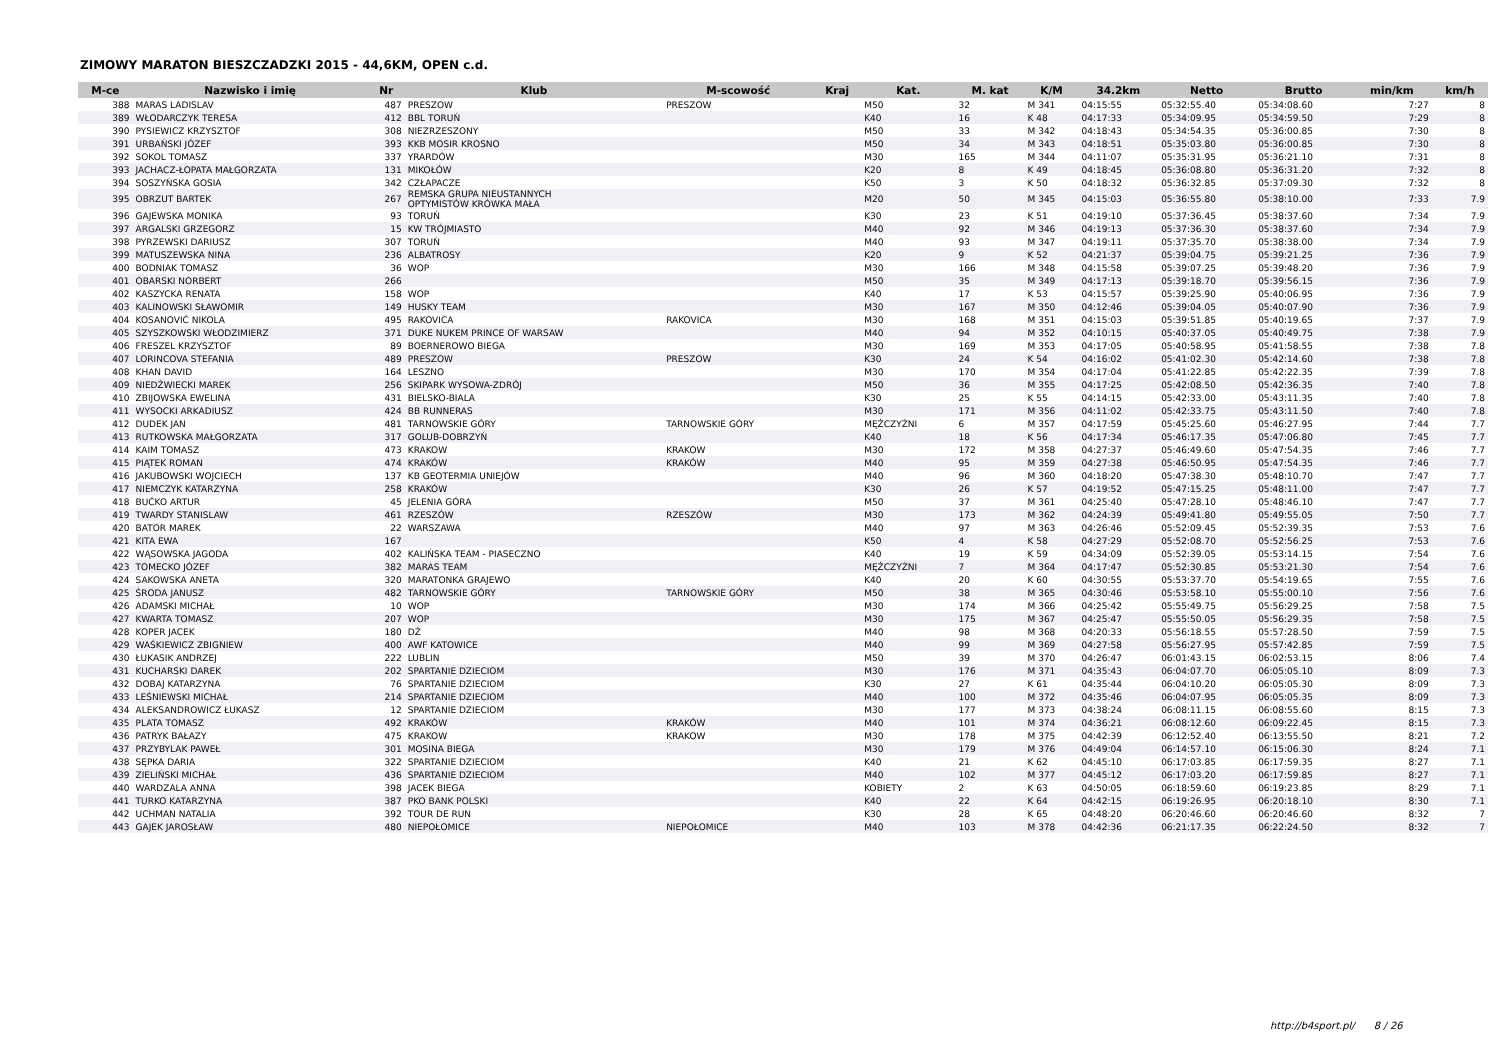ZIMOWY MARATON BIESZCZADZKI 2015 - 44,6KM, OPEN c.d.
| M-ce | Nazwisko i imię | Nr | Klub | M-scowość | Kraj | Kat. | M. kat | K/M | 34.2km | Netto | Brutto | min/km | km/h |
| --- | --- | --- | --- | --- | --- | --- | --- | --- | --- | --- | --- | --- | --- |
| 388 | MARAS LADISLAV | 487 | PRESZOW | PRESZOW | | M50 | 32 | M 341 | 04:15:55 | 05:32:55.40 | 05:34:08.60 | 7:27 | 8 |
| 389 | WŁODARCZYK TERESA | 412 | BBL TORUŃ | | | K40 | 16 | K 48 | 04:17:33 | 05:34:09.95 | 05:34:59.50 | 7:29 | 8 |
| 390 | PYSIEWICZ KRZYSZTOF | 308 | NIEZRZESZONY | | | M50 | 33 | M 342 | 04:18:43 | 05:34:54.35 | 05:36:00.85 | 7:30 | 8 |
| 391 | URBAŃSKI JÓZEF | 393 | KKB MOSIR KROSNO | | | M50 | 34 | M 343 | 04:18:51 | 05:35:03.80 | 05:36:00.85 | 7:30 | 8 |
| 392 | SOKOL TOMASZ | 337 | YRARDÓW | | | M30 | 165 | M 344 | 04:11:07 | 05:35:31.95 | 05:36:21.10 | 7:31 | 8 |
| 393 | JACHACZ-ŁOPATA MAŁGORZATA | 131 | MIKOŁÓW | | | K20 | 8 | K 49 | 04:18:45 | 05:36:08.80 | 05:36:31.20 | 7:32 | 8 |
| 394 | SOSZYŃSKA GOSIA | 342 | CZŁAPACZE | | | K50 | 3 | K 50 | 04:18:32 | 05:36:32.85 | 05:37:09.30 | 7:32 | 8 |
| 395 | OBRZUT BARTEK | 267 | REMSKA GRUPA NIEUSTANNYCH OPTYMISTÓW KRÓWKA MAŁA | | | M20 | 50 | M 345 | 04:15:03 | 05:36:55.80 | 05:38:10.00 | 7:33 | 7.9 |
| 396 | GAJEWSKA MONIKA | 93 | TORUŃ | | | K30 | 23 | K 51 | 04:19:10 | 05:37:36.45 | 05:38:37.60 | 7:34 | 7.9 |
| 397 | ARGALSKI GRZEGORZ | 15 | KW TRÓJMIASTO | | | M40 | 92 | M 346 | 04:19:13 | 05:37:36.30 | 05:38:37.60 | 7:34 | 7.9 |
| 398 | PYRZEWSKI DARIUSZ | 307 | TORUŃ | | | M40 | 93 | M 347 | 04:19:11 | 05:37:35.70 | 05:38:38.00 | 7:34 | 7.9 |
| 399 | MATUSZEWSKA NINA | 236 | ALBATROSY | | | K20 | 9 | K 52 | 04:21:37 | 05:39:04.75 | 05:39:21.25 | 7:36 | 7.9 |
| 400 | BODNIAK TOMASZ | 36 | WOP | | | M30 | 166 | M 348 | 04:15:58 | 05:39:07.25 | 05:39:48.20 | 7:36 | 7.9 |
| 401 | OBARSKI NORBERT | 266 | | | | M50 | 35 | M 349 | 04:17:13 | 05:39:18.70 | 05:39:56.15 | 7:36 | 7.9 |
| 402 | KASZYCKA RENATA | 158 | WOP | | | K40 | 17 | K 53 | 04:15:57 | 05:39:25.90 | 05:40:06.95 | 7:36 | 7.9 |
| 403 | KALINOWSKI SŁAWOMIR | 149 | HUSKY TEAM | | | M30 | 167 | M 350 | 04:12:46 | 05:39:04.05 | 05:40:07.90 | 7:36 | 7.9 |
| 404 | KOSANOVIĆ NIKOLA | 495 | RAKOVICA | RAKOVICA | | M30 | 168 | M 351 | 04:15:03 | 05:39:51.85 | 05:40:19.65 | 7:37 | 7.9 |
| 405 | SZYSZKOWSKI WŁODZIMIERZ | 371 | DUKE NUKEM PRINCE OF WARSAW | | | M40 | 94 | M 352 | 04:10:15 | 05:40:37.05 | 05:40:49.75 | 7:38 | 7.9 |
| 406 | FRESZEL KRZYSZTOF | 89 | BOERNEROWO BIEGA | | | M30 | 169 | M 353 | 04:17:05 | 05:40:58.95 | 05:41:58.55 | 7:38 | 7.8 |
| 407 | LORINCOVA STEFANIA | 489 | PRESZOW | PRESZOW | | K30 | 24 | K 54 | 04:16:02 | 05:41:02.30 | 05:42:14.60 | 7:38 | 7.8 |
| 408 | KHAN DAVID | 164 | LESZNO | | | M30 | 170 | M 354 | 04:17:04 | 05:41:22.85 | 05:42:22.35 | 7:39 | 7.8 |
| 409 | NIEDŹWIECKI MAREK | 256 | SKIPARK WYSOWA-ZDRÓJ | | | M50 | 36 | M 355 | 04:17:25 | 05:42:08.50 | 05:42:36.35 | 7:40 | 7.8 |
| 410 | ZBIJOWSKA EWELINA | 431 | BIELSKO-BIALA | | | K30 | 25 | K 55 | 04:14:15 | 05:42:33.00 | 05:43:11.35 | 7:40 | 7.8 |
| 411 | WYSOCKI ARKADIUSZ | 424 | BB RUNNERAS | | | M30 | 171 | M 356 | 04:11:02 | 05:42:33.75 | 05:43:11.50 | 7:40 | 7.8 |
| 412 | DUDEK JAN | 481 | TARNOWSKIE GÓRY | TARNOWSKIE GÓRY | | MĘŻCZYŹNI | 6 | M 357 | 04:17:59 | 05:45:25.60 | 05:46:27.95 | 7:44 | 7.7 |
| 413 | RUTKOWSKA MAŁGORZATA | 317 | GOLUB-DOBRZYŃ | | | K40 | 18 | K 56 | 04:17:34 | 05:46:17.35 | 05:47:06.80 | 7:45 | 7.7 |
| 414 | KAIM TOMASZ | 473 | KRAKOW | KRAKOW | | M30 | 172 | M 358 | 04:27:37 | 05:46:49.60 | 05:47:54.35 | 7:46 | 7.7 |
| 415 | PIĄTEK ROMAN | 474 | KRAKÓW | KRAKÓW | | M40 | 95 | M 359 | 04:27:38 | 05:46:50.95 | 05:47:54.35 | 7:46 | 7.7 |
| 416 | JAKUBOWSKI WOJCIECH | 137 | KB GEOTERMIA UNIEJÓW | | | M40 | 96 | M 360 | 04:18:20 | 05:47:38.30 | 05:48:10.70 | 7:47 | 7.7 |
| 417 | NIEMCZYK KATARZYNA | 258 | KRAKÓW | | | K30 | 26 | K 57 | 04:19:52 | 05:47:15.25 | 05:48:11.00 | 7:47 | 7.7 |
| 418 | BUĆKO ARTUR | 45 | JELENIA GÓRA | | | M50 | 37 | M 361 | 04:25:40 | 05:47:28.10 | 05:48:46.10 | 7:47 | 7.7 |
| 419 | TWARDY STANISLAW | 461 | RZESZÓW | RZESZÓW | | M30 | 173 | M 362 | 04:24:39 | 05:49:41.80 | 05:49:55.05 | 7:50 | 7.7 |
| 420 | BATOR MAREK | 22 | WARSZAWA | | | M40 | 97 | M 363 | 04:26:46 | 05:52:09.45 | 05:52:39.35 | 7:53 | 7.6 |
| 421 | KITA EWA | 167 | | | | K50 | 4 | K 58 | 04:27:29 | 05:52:08.70 | 05:52:56.25 | 7:53 | 7.6 |
| 422 | WĄSOWSKA JAGODA | 402 | KALIŃSKA TEAM - PIASECZNO | | | K40 | 19 | K 59 | 04:34:09 | 05:52:39.05 | 05:53:14.15 | 7:54 | 7.6 |
| 423 | TOMECKO JÓZEF | 382 | MARAS TEAM | | | MĘŻCZYŹNI | 7 | M 364 | 04:17:47 | 05:52:30.85 | 05:53:21.30 | 7:54 | 7.6 |
| 424 | SAKOWSKA ANETA | 320 | MARATONKA GRAJEWO | | | K40 | 20 | K 60 | 04:30:55 | 05:53:37.70 | 05:54:19.65 | 7:55 | 7.6 |
| 425 | ŚRODA JANUSZ | 482 | TARNOWSKIE GÓRY | TARNOWSKIE GÓRY | | M50 | 38 | M 365 | 04:30:46 | 05:53:58.10 | 05:55:00.10 | 7:56 | 7.6 |
| 426 | ADAMSKI MICHAŁ | 10 | WOP | | | M30 | 174 | M 366 | 04:25:42 | 05:55:49.75 | 05:56:29.25 | 7:58 | 7.5 |
| 427 | KWARTA TOMASZ | 207 | WOP | | | M30 | 175 | M 367 | 04:25:47 | 05:55:50.05 | 05:56:29.35 | 7:58 | 7.5 |
| 428 | KOPER JACEK | 180 | DŻ | | | M40 | 98 | M 368 | 04:20:33 | 05:56:18.55 | 05:57:28.50 | 7:59 | 7.5 |
| 429 | WAŚKIEWICZ ZBIGNIEW | 400 | AWF KATOWICE | | | M40 | 99 | M 369 | 04:27:58 | 05:56:27.95 | 05:57:42.85 | 7:59 | 7.5 |
| 430 | ŁUKASIK ANDRZEJ | 222 | LUBLIN | | | M50 | 39 | M 370 | 04:26:47 | 06:01:43.15 | 06:02:53.15 | 8:06 | 7.4 |
| 431 | KUCHARSKI DAREK | 202 | SPARTANIE DZIECIOM | | | M30 | 176 | M 371 | 04:35:43 | 06:04:07.70 | 06:05:05.10 | 8:09 | 7.3 |
| 432 | DOBAJ KATARZYNA | 76 | SPARTANIE DZIECIOM | | | K30 | 27 | K 61 | 04:35:44 | 06:04:10.20 | 06:05:05.30 | 8:09 | 7.3 |
| 433 | LEŚNIEWSKI MICHAŁ | 214 | SPARTANIE DZIECIOM | | | M40 | 100 | M 372 | 04:35:46 | 06:04:07.95 | 06:05:05.35 | 8:09 | 7.3 |
| 434 | ALEKSANDROWICZ ŁUKASZ | 12 | SPARTANIE DZIECIOM | | | M30 | 177 | M 373 | 04:38:24 | 06:08:11.15 | 06:08:55.60 | 8:15 | 7.3 |
| 435 | PLATA TOMASZ | 492 | KRAKÓW | KRAKÓW | | M40 | 101 | M 374 | 04:36:21 | 06:08:12.60 | 06:09:22.45 | 8:15 | 7.3 |
| 436 | PATRYK BAŁAZY | 475 | KRAKOW | KRAKOW | | M30 | 178 | M 375 | 04:42:39 | 06:12:52.40 | 06:13:55.50 | 8:21 | 7.2 |
| 437 | PRZYBYLAK PAWEŁ | 301 | MOSINA BIEGA | | | M30 | 179 | M 376 | 04:49:04 | 06:14:57.10 | 06:15:06.30 | 8:24 | 7.1 |
| 438 | SĘPKA DARIA | 322 | SPARTANIE DZIECIOM | | | K40 | 21 | K 62 | 04:45:10 | 06:17:03.85 | 06:17:59.35 | 8:27 | 7.1 |
| 439 | ZIELIŃSKI MICHAŁ | 436 | SPARTANIE DZIECIOM | | | M40 | 102 | M 377 | 04:45:12 | 06:17:03.20 | 06:17:59.85 | 8:27 | 7.1 |
| 440 | WARDZALA ANNA | 398 | JACEK BIEGA | | | KOBIETY | 2 | K 63 | 04:50:05 | 06:18:59.60 | 06:19:23.85 | 8:29 | 7.1 |
| 441 | TURKO KATARZYNA | 387 | PKO BANK POLSKI | | | K40 | 22 | K 64 | 04:42:15 | 06:19:26.95 | 06:20:18.10 | 8:30 | 7.1 |
| 442 | UCHMAN NATALIA | 392 | TOUR DE RUN | | | K30 | 28 | K 65 | 04:48:20 | 06:20:46.60 | 06:20:46.60 | 8:32 | 7 |
| 443 | GAJEK JAROSŁAW | 480 | NIEPOŁOMICE | NIEPOŁOMICE | | M40 | 103 | M 378 | 04:42:36 | 06:21:17.35 | 06:22:24.50 | 8:32 | 7 |
http://b4sport.pl/ 8 / 26